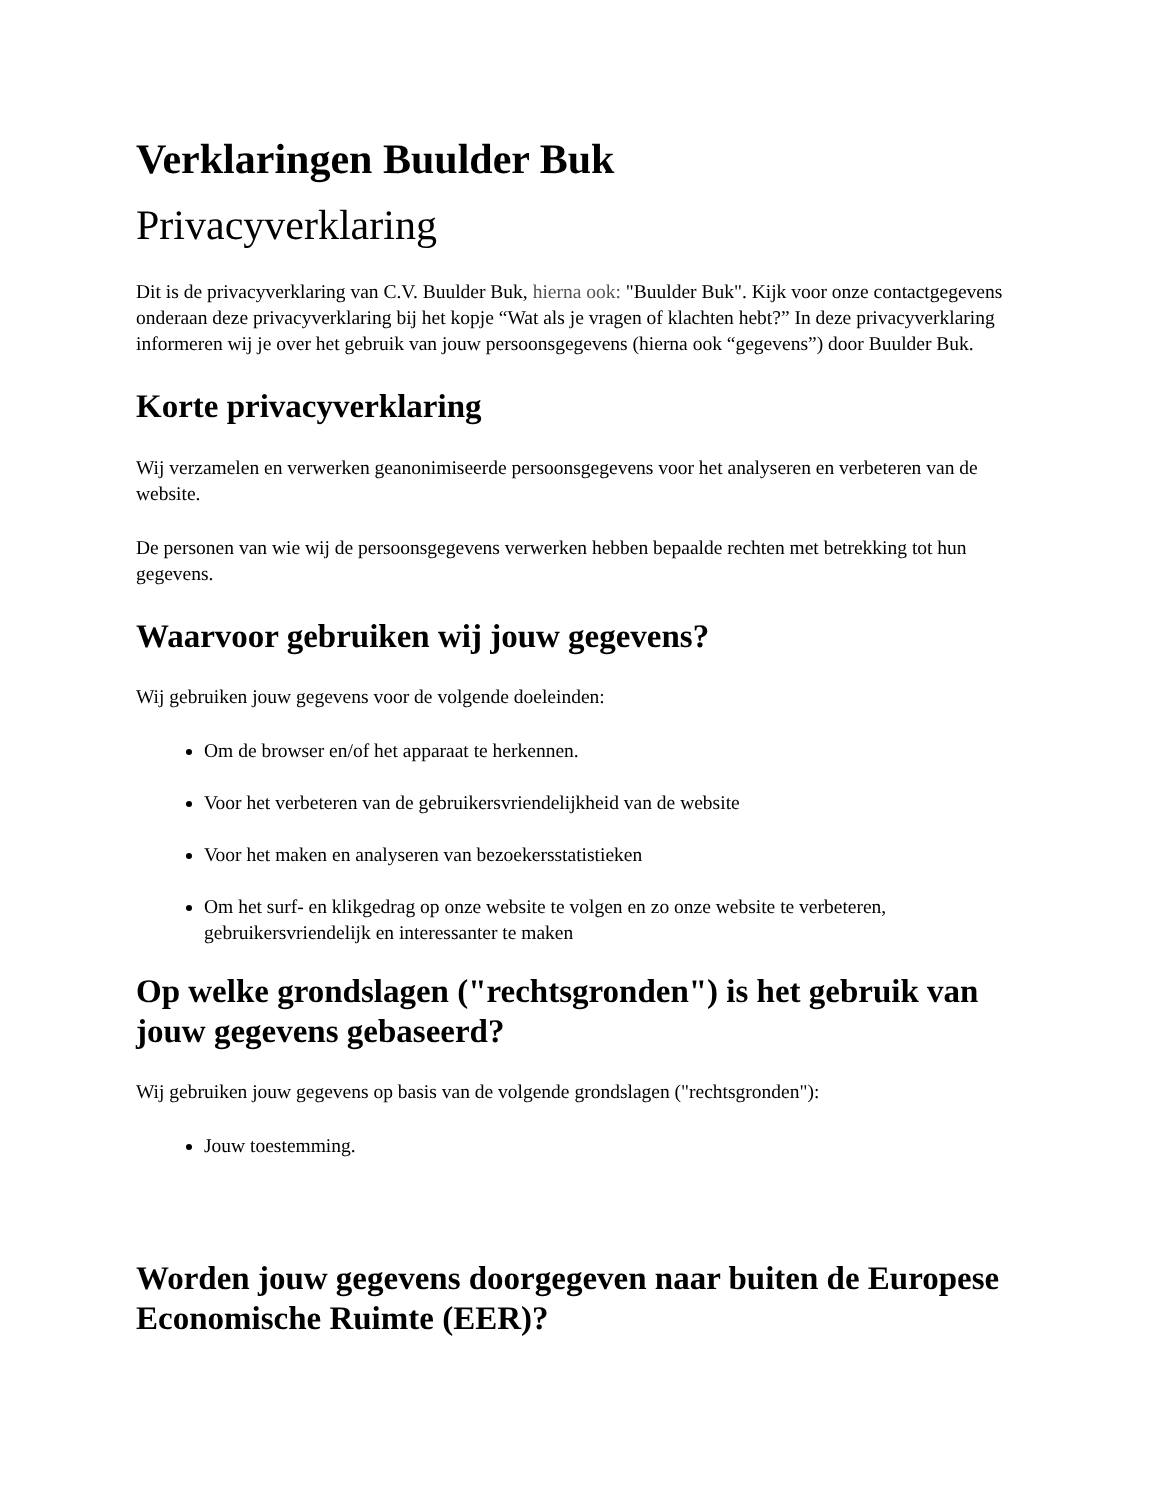Verklaringen Buulder Buk
Privacyverklaring
Dit is de privacyverklaring van C.V. Buulder Buk, hierna ook: "Buulder Buk". Kijk voor onze contactgegevens onderaan deze privacyverklaring bij het kopje “Wat als je vragen of klachten hebt?” In deze privacyverklaring informeren wij je over het gebruik van jouw persoonsgegevens (hierna ook “gegevens”) door Buulder Buk.
Korte privacyverklaring
Wij verzamelen en verwerken geanonimiseerde persoonsgegevens voor het analyseren en verbeteren van de website.
De personen van wie wij de persoonsgegevens verwerken hebben bepaalde rechten met betrekking tot hun gegevens.
Waarvoor gebruiken wij jouw gegevens?
Wij gebruiken jouw gegevens voor de volgende doeleinden:
Om de browser en/of het apparaat te herkennen.
Voor het verbeteren van de gebruikersvriendelijkheid van de website
Voor het maken en analyseren van bezoekersstatistieken
Om het surf- en klikgedrag op onze website te volgen en zo onze website te verbeteren, gebruikersvriendelijk en interessanter te maken
Op welke grondslagen ("rechtsgronden") is het gebruik van jouw gegevens gebaseerd?
Wij gebruiken jouw gegevens op basis van de volgende grondslagen ("rechtsgronden"):
Jouw toestemming.
Worden jouw gegevens doorgegeven naar buiten de Europese Economische Ruimte (EER)?